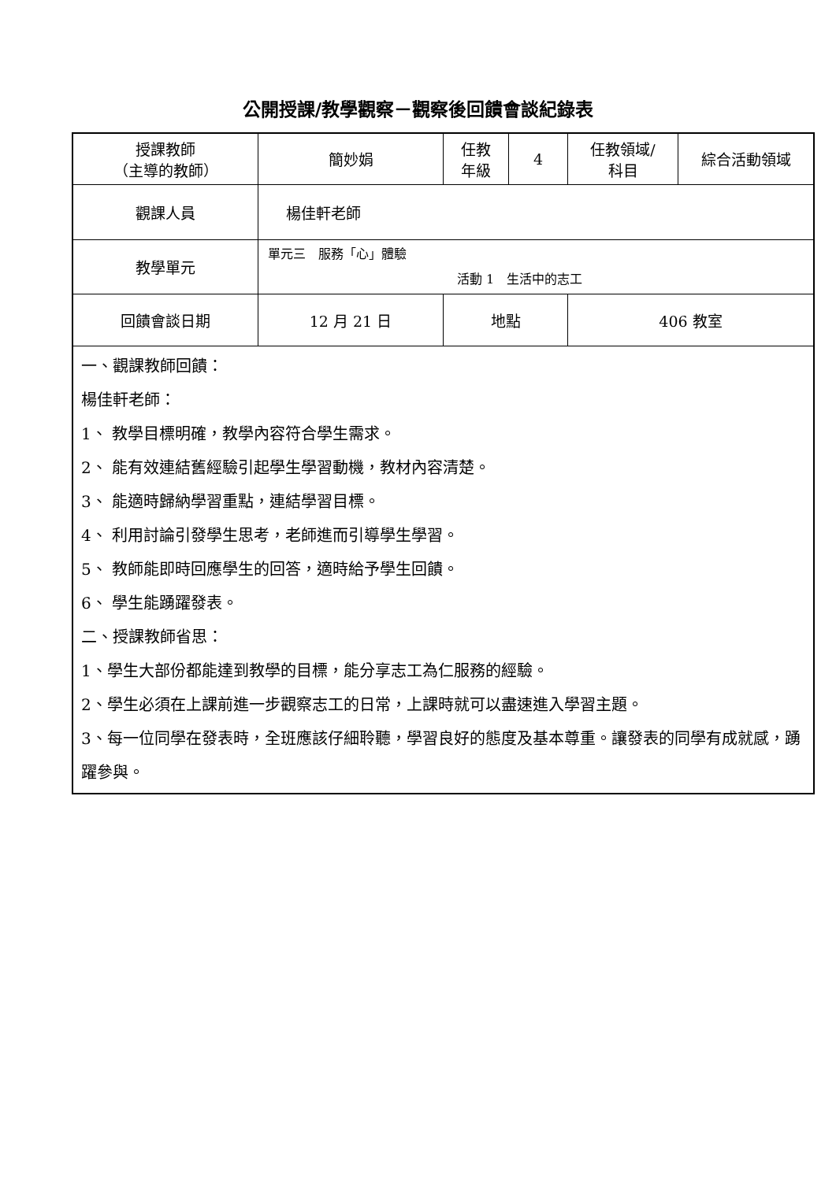公開授課/教學觀察－觀察後回饋會談紀錄表
| 授課教師 （主導的教師） | 簡妙娟 | 任教 年級 | 4 | 任教領域/ 科目 | 綜合活動領域 |
| 觀課人員 | 楊佳軒老師 | | | | |
| 教學單元 | 單元三 服務「心」體驗 活動 1 生活中的志工 | | | | |
| 回饋會談日期 | 12 月 21 日 | 地點 | | 406 教室 | |
| 一、觀課教師回饋： 楊佳軒老師： 1、 教學目標明確，教學內容符合學生需求。 2、 能有效連結舊經驗引起學生學習動機，教材內容清楚。 3、 能適時歸納學習重點，連結學習目標。 4、 利用討論引發學生思考，老師進而引導學生學習。 5、 教師能即時回應學生的回答，適時給予學生回饋。 6、 學生能踴躍發表。 二、授課教師省思： 1、學生大部份都能達到教學的目標，能分享志工為仁服務的經驗。 2、學生必須在上課前進一步觀察志工的日常，上課時就可以盡速進入學習主題。 3、每一位同學在發表時，全班應該仔細聆聽，學習良好的態度及基本尊重。讓發表的同學有成就感，踴躍參與。 | | | | | |